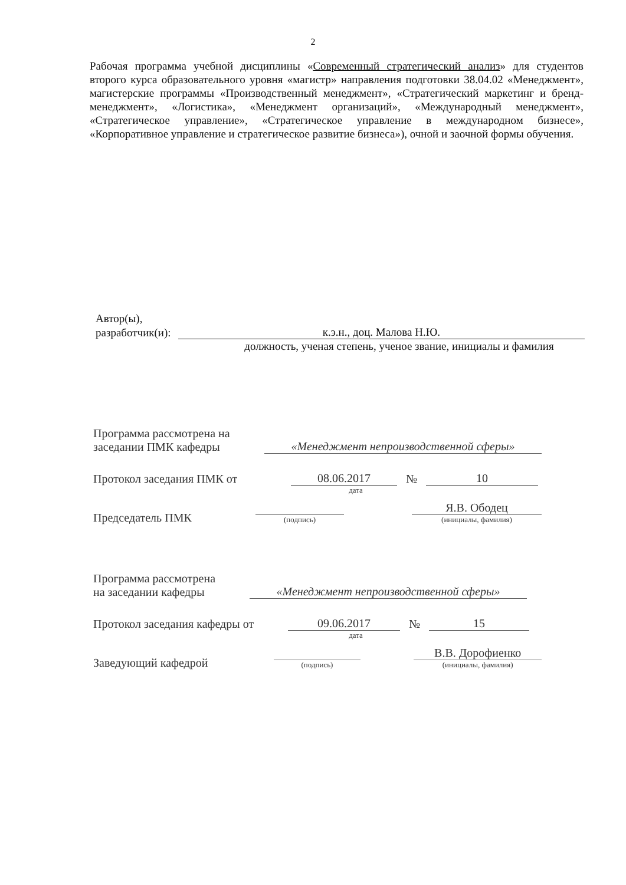2
Рабочая программа учебной дисциплины «Современный стратегический анализ» для студентов второго курса образовательного уровня «магистр» направления подготовки 38.04.02 «Менеджмент», магистерские программы «Производственный менеджмент», «Стратегический маркетинг и бренд-менеджмент», «Логистика», «Менеджмент организаций», «Международный менеджмент», «Стратегическое управление», «Стратегическое управление в международном бизнесе», «Корпоративное управление и стратегическое развитие бизнеса»), очной и заочной формы обучения.
Автор(ы),
разработчик(и): к.э.н., доц. Малова Н.Ю.
должность, ученая степень, ученое звание, инициалы и фамилия
Программа рассмотрена на
заседании ПМК кафедры
«Менеджмент непроизводственной сферы»
Протокол заседания ПМК от
08.06.2017
№
10
дата
Председатель ПМК
(подпись)
Я.В. Ободец
(инициалы, фамилия)
Программа рассмотрена
на заседании кафедры
«Менеджмент непроизводственной сферы»
Протокол заседания кафедры от
09.06.2017
№
15
дата
Заведующий кафедрой
(подпись)
В.В. Дорофиенко
(инициалы, фамилия)